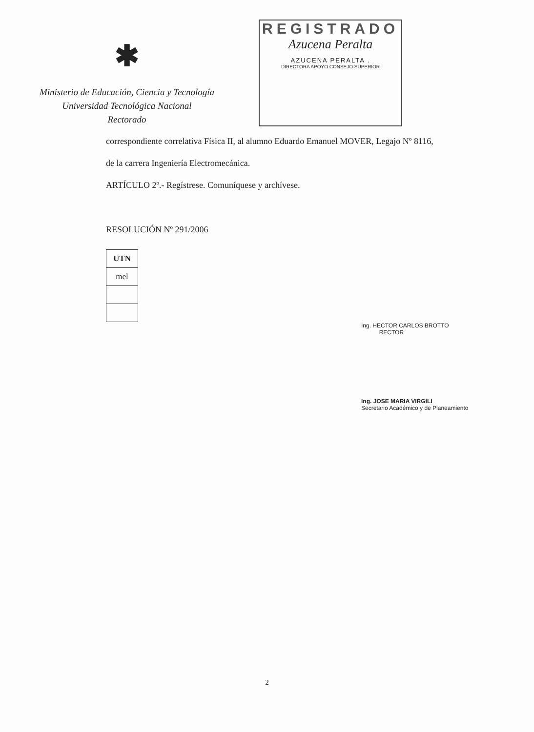✱
Ministerio de Educación, Ciencia y Tecnología
Universidad Tecnológica Nacional
Rectorado
REGISTRADO
Azucena Peralta
AZUCENA PERALTA .
DIRECTORA APOYO CONSEJO SUPERIOR
correspondiente correlativa Física II, al alumno Eduardo Emanuel MOVER, Legajo Nº 8116,
de la carrera Ingeniería Electromecánica.
ARTÍCULO 2º.- Regístrese. Comuníquese y archívese.
RESOLUCIÓN Nº 291/2006
| UTN |
| mel |
Ing. HECTOR CARLOS BROTTO
RECTOR
Ing. JOSE MARIA VIRGILI
Secretario Académico y de Planeamiento
2